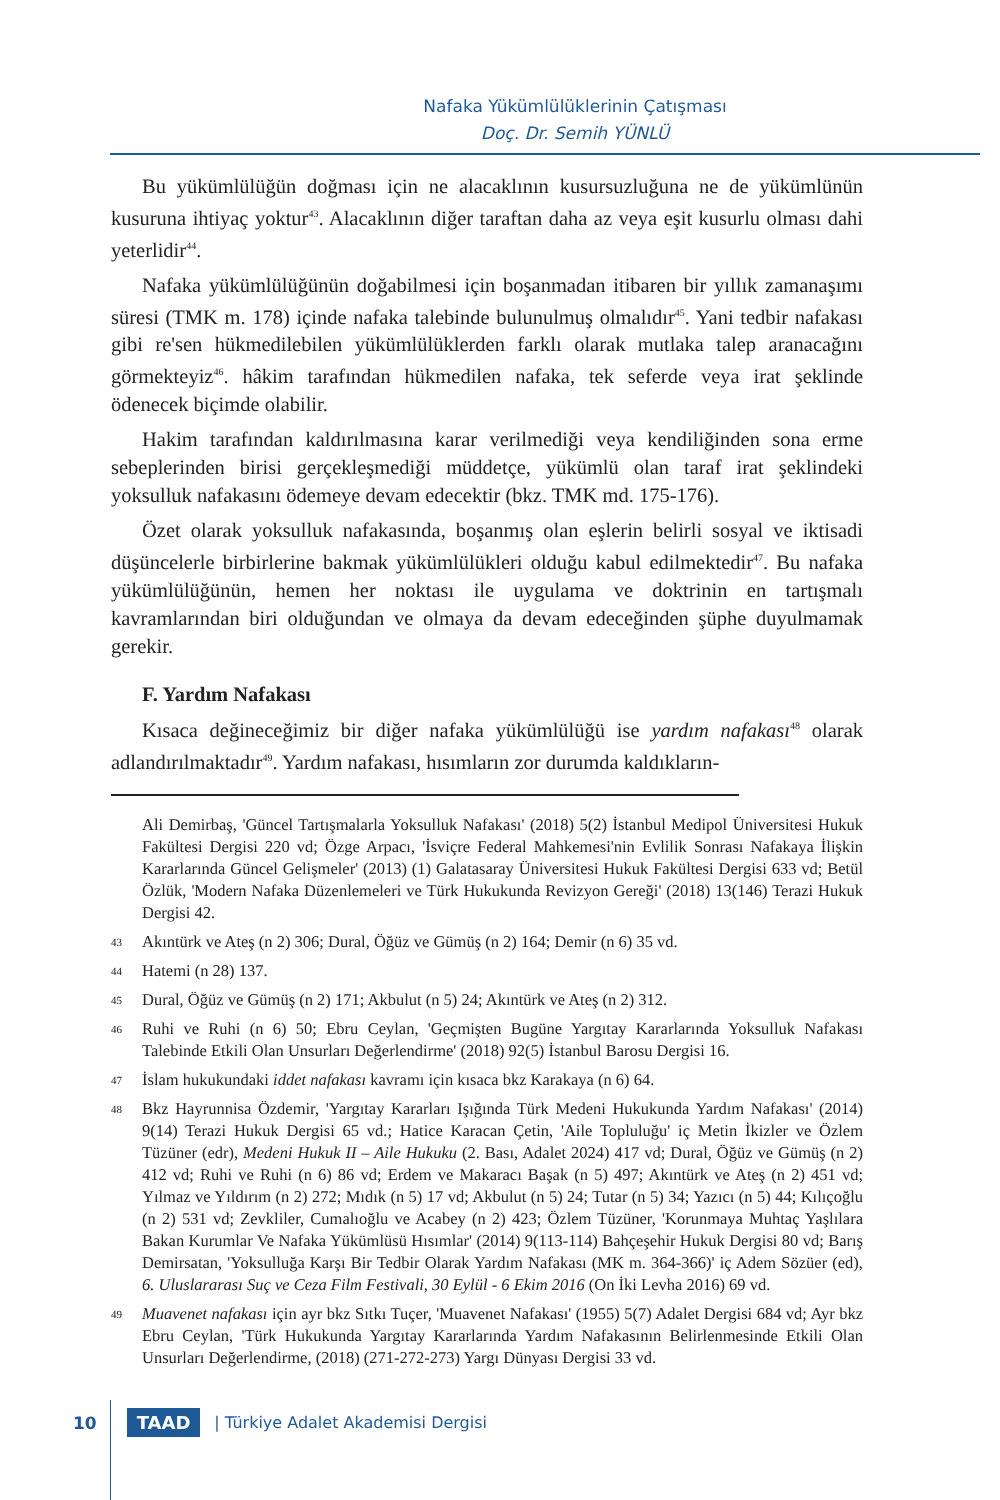Nafaka Yükümlülüklerinin Çatışması
Doç. Dr. Semih YÜNLÜ
Bu yükümlülüğün doğması için ne alacaklının kusursuzluğuna ne de yükümlünün kusuruna ihtiyaç yoktur<sup>43</sup>. Alacaklının diğer taraftan daha az veya eşit kusurlu olması dahi yeterlidir<sup>44</sup>.
Nafaka yükümlülüğünün doğabilmesi için boşanmadan itibaren bir yıllık zamanaşımı süresi (TMK m. 178) içinde nafaka talebinde bulunulmuş olmalıdır<sup>45</sup>. Yani tedbir nafakası gibi re'sen hükmedilebilen yükümlülüklerden farklı olarak mutlaka talep aranacağını görmekteyiz<sup>46</sup>. hâkim tarafından hükmedilen nafaka, tek seferde veya irat şeklinde ödenecek biçimde olabilir.
Hakim tarafından kaldırılmasına karar verilmediği veya kendiliğinden sona erme sebeplerinden birisi gerçekleşmediği müddetçe, yükümlü olan taraf irat şeklindeki yoksulluk nafakasını ödemeye devam edecektir (bkz. TMK md. 175-176).
Özet olarak yoksulluk nafakasında, boşanmış olan eşlerin belirli sosyal ve iktisadi düşüncelerle birbirlerine bakmak yükümlülükleri olduğu kabul edilmektedir<sup>47</sup>. Bu nafaka yükümlülüğünün, hemen her noktası ile uygulama ve doktrinin en tartışmalı kavramlarından biri olduğundan ve olmaya da devam edeceğinden şüphe duyulmamak gerekir.
F. Yardım Nafakası
Kısaca değineceğimiz bir diğer nafaka yükümlülüğü ise yardım nafakası<sup>48</sup> olarak adlandırılmaktadır<sup>49</sup>. Yardım nafakası, hısımların zor durumda kaldıkların-
Ali Demirbaş, 'Güncel Tartışmalarla Yoksulluk Nafakası' (2018) 5(2) İstanbul Medipol Üniversitesi Hukuk Fakültesi Dergisi 220 vd; Özge Arpacı, 'İsviçre Federal Mahkemesi'nin Evlilik Sonrası Nafakaya İlişkin Kararlarında Güncel Gelişmeler' (2013) (1) Galatasaray Üniversitesi Hukuk Fakültesi Dergisi 633 vd; Betül Özlük, 'Modern Nafaka Düzenlemeleri ve Türk Hukukunda Revizyon Gereği' (2018) 13(146) Terazi Hukuk Dergisi 42.
43 Akıntürk ve Ateş (n 2) 306; Dural, Öğüz ve Gümüş (n 2) 164; Demir (n 6) 35 vd.
44 Hatemi (n 28) 137.
45 Dural, Öğüz ve Gümüş (n 2) 171; Akbulut (n 5) 24; Akıntürk ve Ateş (n 2) 312.
46 Ruhi ve Ruhi (n 6) 50; Ebru Ceylan, 'Geçmişten Bugüne Yargıtay Kararlarında Yoksulluk Nafakası Talebinde Etkili Olan Unsurları Değerlendirme' (2018) 92(5) İstanbul Barosu Dergisi 16.
47 İslam hukukundaki iddet nafakası kavramı için kısaca bkz Karakaya (n 6) 64.
48 Bkz Hayrunnisa Özdemir, 'Yargıtay Kararları Işığında Türk Medeni Hukukunda Yardım Nafakası' (2014) 9(14) Terazi Hukuk Dergisi 65 vd.; Hatice Karacan Çetin, 'Aile Topluluğu' iç Metin İkizler ve Özlem Tüzüner (edr), Medeni Hukuk II – Aile Hukuku (2. Bası, Adalet 2024) 417 vd; Dural, Öğüz ve Gümüş (n 2) 412 vd; Ruhi ve Ruhi (n 6) 86 vd; Erdem ve Makaracı Başak (n 5) 497; Akıntürk ve Ateş (n 2) 451 vd; Yılmaz ve Yıldırım (n 2) 272; Mıdık (n 5) 17 vd; Akbulut (n 5) 24; Tutar (n 5) 34; Yazıcı (n 5) 44; Kılıçoğlu (n 2) 531 vd; Zevkliler, Cumalıoğlu ve Acabey (n 2) 423; Özlem Tüzüner, 'Korunmaya Muhtaç Yaşlılara Bakan Kurumlar Ve Nafaka Yükümlüsü Hısımlar' (2014) 9(113-114) Bahçeşehir Hukuk Dergisi 80 vd; Barış Demirsatan, 'Yoksulluğa Karşı Bir Tedbir Olarak Yardım Nafakası (MK m. 364-366)' iç Adem Sözüer (ed), 6. Uluslararası Suç ve Ceza Film Festivali, 30 Eylül - 6 Ekim 2016 (On İki Levha 2016) 69 vd.
49 Muavenet nafakası için ayr bkz Sıtkı Tuçer, 'Muavenet Nafakası' (1955) 5(7) Adalet Dergisi 684 vd; Ayr bkz Ebru Ceylan, 'Türk Hukukunda Yargıtay Kararlarında Yardım Nafakasının Belirlenmesinde Etkili Olan Unsurları Değerlendirme, (2018) (271-272-273) Yargı Dünyası Dergisi 33 vd.
10 TAAD | Türkiye Adalet Akademisi Dergisi